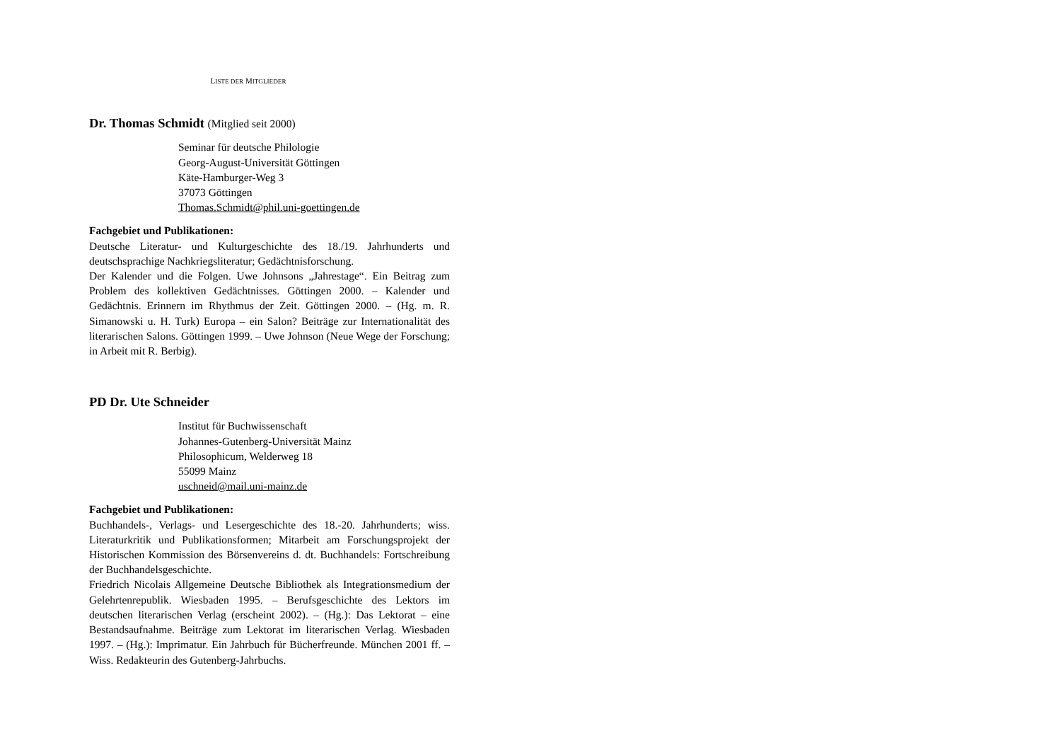LISTE DER MITGLIEDER
Dr. Thomas Schmidt (Mitglied seit 2000)
Seminar für deutsche Philologie
Georg-August-Universität Göttingen
Käte-Hamburger-Weg 3
37073 Göttingen
Thomas.Schmidt@phil.uni-goettingen.de
Fachgebiet und Publikationen:
Deutsche Literatur- und Kulturgeschichte des 18./19. Jahrhunderts und deutschsprachige Nachkriegsliteratur; Gedächtnisforschung.
Der Kalender und die Folgen. Uwe Johnsons „Jahrestage“. Ein Beitrag zum Problem des kollektiven Gedächtnisses. Göttingen 2000. – Kalender und Gedächtnis. Erinnern im Rhythmus der Zeit. Göttingen 2000. – (Hg. m. R. Simanowski u. H. Turk) Europa – ein Salon? Beiträge zur Internationalität des literarischen Salons. Göttingen 1999. – Uwe Johnson (Neue Wege der Forschung; in Arbeit mit R. Berbig).
PD Dr. Ute Schneider
Institut für Buchwissenschaft
Johannes-Gutenberg-Universität Mainz
Philosophicum, Welderweg 18
55099 Mainz
uschneid@mail.uni-mainz.de
Fachgebiet und Publikationen:
Buchhandels-, Verlags- und Lesergeschichte des 18.-20. Jahrhunderts; wiss. Literaturkritik und Publikationsformen; Mitarbeit am Forschungsprojekt der Historischen Kommission des Börsenvereins d. dt. Buchhandels: Fortschreibung der Buchhandelsgeschichte.
Friedrich Nicolais Allgemeine Deutsche Bibliothek als Integrationsmedium der Gelehrtenrepublik. Wiesbaden 1995. – Berufsgeschichte des Lektors im deutschen literarischen Verlag (erscheint 2002). – (Hg.): Das Lektorat – eine Bestandsaufnahme. Beiträge zum Lektorat im literarischen Verlag. Wiesbaden 1997. – (Hg.): Imprimatur. Ein Jahrbuch für Bücherfreunde. München 2001 ff. – Wiss. Redakteurin des Gutenberg-Jahrbuchs.